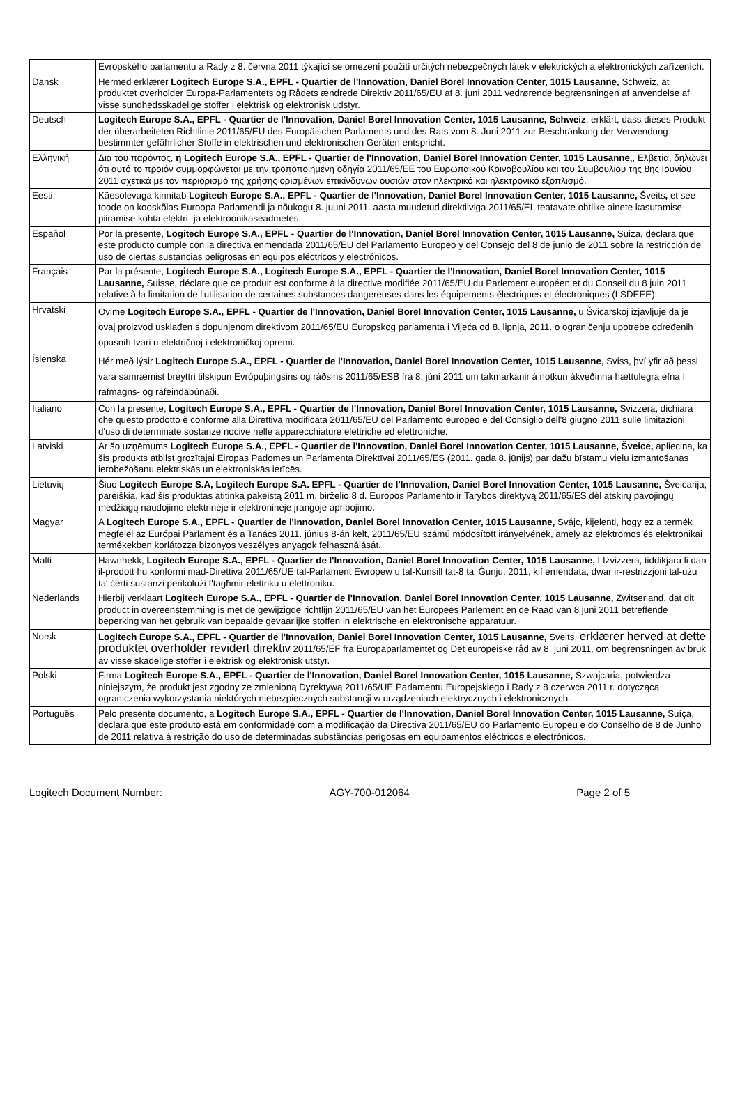| | Evropského parlamentu a Rady z 8. června 2011 týkající se omezení použití určitých nebezpečných látek v elektrických a elektronických zařízeních. |
| Dansk | Hermed erklærer Logitech Europe S.A., EPFL - Quartier de l'Innovation, Daniel Borel Innovation Center, 1015 Lausanne, Schweiz, at produktet overholder Europa-Parlamentets og Rådets ændrede Direktiv 2011/65/EU af 8. juni 2011 vedrørende begrænsningen af anvendelse af visse sundhedsskadelige stoffer i elektrisk og elektronisk udstyr. |
| Deutsch | Logitech Europe S.A., EPFL - Quartier de l'Innovation, Daniel Borel Innovation Center, 1015 Lausanne, Schweiz , erklärt, dass dieses Produkt der überarbeiteten Richtlinie 2011/65/EU des Europäischen Parlaments und des Rats vom 8. Juni 2011 zur Beschränkung der Verwendung bestimmter gefährlicher Stoffe in elektrischen und elektronischen Geräten entspricht. |
| Ελληνική | Δια του παρόντος, η Logitech Europe S.A., EPFL - Quartier de l'Innovation, Daniel Borel Innovation Center, 1015 Lausanne, , Ελβετία, δηλώνει ότι αυτό το προϊόν συμμορφώνεται με την τροποποιημένη οδηγία 2011/65/ΕΕ του Ευρωπαϊκού Κοινοβουλίου και του Συμβουλίου της 8ης Ιουνίου 2011 σχετικά με τον περιορισμό της χρήσης ορισμένων επικίνδυνων ουσιών στον ηλεκτρικό και ηλεκτρονικό εξοπλισμό. |
| Eesti | Käesolevaga kinnitab Logitech Europe S.A., EPFL - Quartier de l'Innovation, Daniel Borel Innovation Center, 1015 Lausanne, Šveits , et see toode on kooskõlas Euroopa Parlamendi ja nõukogu 8. juuni 2011. aasta muudetud direktiiviga 2011/65/EL teatavate ohtlike ainete kasutamise piiramise kohta elektri- ja elektroonikaseadmetes. |
| Español | Por la presente, Logitech Europe S.A., EPFL - Quartier de l'Innovation, Daniel Borel Innovation Center, 1015 Lausanne, Suiza, declara que este producto cumple con la directiva enmendada 2011/65/EU del Parlamento Europeo y del Consejo del 8 de junio de 2011 sobre la restricción de uso de ciertas sustancias peligrosas en equipos eléctricos y electrónicos. |
| Français | Par la présente, Logitech Europe S.A., Logitech Europe S.A., EPFL - Quartier de l'Innovation, Daniel Borel Innovation Center, 1015 Lausanne, Suisse, déclare que ce produit est conforme à la directive modifiée 2011/65/EU du Parlement européen et du Conseil du 8 juin 2011 relative à la limitation de l'utilisation de certaines substances dangereuses dans les équipements électriques et électroniques (LSDEEE). |
| Hrvatski | Ovime Logitech Europe S.A., EPFL - Quartier de l'Innovation, Daniel Borel Innovation Center, 1015 Lausanne, u Švicarskoj izjavljuje da je ovaj proizvod usklađen s dopunjenom direktivom 2011/65/EU Europskog parlamenta i Vijeća od 8. lipnja, 2011. o ograničenju upotrebe određenih opasnih tvari u električnoj i elektroničkoj opremi. |
| Íslenska | Hér með lýsir Logitech Europe S.A., EPFL - Quartier de l'Innovation, Daniel Borel Innovation Center, 1015 Lausanne , Sviss, því yfir að þessi vara samræmist breyttri tilskipun Evrópuþingsins og ráðsins 2011/65/ESB frá 8. júní 2011 um takmarkanir á notkun ákveðinna hættulegra efna í rafmagns- og rafeindabúnaði. |
| Italiano | Con la presente, Logitech Europe S.A., EPFL - Quartier de l'Innovation, Daniel Borel Innovation Center, 1015 Lausanne, Svizzera, dichiara che questo prodotto è conforme alla Direttiva modificata 2011/65/EU del Parlamento europeo e del Consiglio dell'8 giugno 2011 sulle limitazioni d'uso di determinate sostanze nocive nelle apparecchiature elettriche ed elettroniche. |
| Latviski | Ar šo uzņēmums Logitech Europe S.A., EPFL - Quartier de l'Innovation, Daniel Borel Innovation Center, 1015 Lausanne, Šveice, apliecina, ka šis produkts atbilst grozītajai Eiropas Padomes un Parlamenta Direktīvai 2011/65/ES (2011. gada 8. jūnijs) par dažu bīstamu vielu izmantošanas ierobežošanu elektriskās un elektroniskās ierīcēs. |
| Lietuvių | Šiuo Logitech Europe S.A, Logitech Europe S.A. EPFL - Quartier de l'Innovation, Daniel Borel Innovation Center, 1015 Lausanne, Šveicarija, pareiškia, kad šis produktas atitinka pakeistą 2011 m. birželio 8 d. Europos Parlamento ir Tarybos direktyvą 2011/65/ES dėl atskirų pavojingų medžiagų naudojimo elektrinėje ir elektroninėje įrangoje apribojimo. |
| Magyar | A Logitech Europe S.A., EPFL - Quartier de l'Innovation, Daniel Borel Innovation Center, 1015 Lausanne, Svájc, kijelenti, hogy ez a termék megfelel az Európai Parlament és a Tanács 2011. június 8-án kelt, 2011/65/EU számú módosított irányelvének, amely az elektromos és elektronikai termékekben korlátozza bizonyos veszélyes anyagok felhasználását. |
| Malti | Hawnhekk, Logitech Europe S.A., EPFL - Quartier de l'Innovation, Daniel Borel Innovation Center, 1015 Lausanne, l-Iżvizzera, tiddikjara li dan il-prodott hu konformi mad-Direttiva 2011/65/UE tal-Parlament Ewropew u tal-Kunsill tat-8 ta' Ġunju, 2011, kif emendata, dwar ir-restrizzjoni tal-użu ta' ċerti sustanzi perikolużi f'tagħmir elettriku u elettroniku. |
| Nederlands | Hierbij verklaart Logitech Europe S.A., EPFL - Quartier de l'Innovation, Daniel Borel Innovation Center, 1015 Lausanne, Zwitserland, dat dit product in overeenstemming is met de gewijzigde richtlijn 2011/65/EU van het Europees Parlement en de Raad van 8 juni 2011 betreffende beperking van het gebruik van bepaalde gevaarlijke stoffen in elektrische en elektronische apparatuur. |
| Norsk | Logitech Europe S.A., EPFL - Quartier de l'Innovation, Daniel Borel Innovation Center, 1015 Lausanne, Sveits, erklærer herved at dette produktet overholder revidert direktiv 2011/65/EF fra Europaparlamentet og Det europeiske råd av 8. juni 2011, om begrensningen av bruk av visse skadelige stoffer i elektrisk og elektronisk utstyr. |
| Polski | Firma Logitech Europe S.A., EPFL - Quartier de l'Innovation, Daniel Borel Innovation Center, 1015 Lausanne, Szwajcaria, potwierdza niniejszym, że produkt jest zgodny ze zmienioną Dyrektywą 2011/65/UE Parlamentu Europejskiego i Rady z 8 czerwca 2011 r. dotyczącą ograniczenia wykorzystania niektórych niebezpiecznych substancji w urządzeniach elektrycznych i elektronicznych. |
| Português | Pelo presente documento, a Logitech Europe S.A., EPFL - Quartier de l'Innovation, Daniel Borel Innovation Center, 1015 Lausanne, Suíça, declara que este produto está em conformidade com a modificação da Directiva 2011/65/EU do Parlamento Europeu e do Conselho de 8 de Junho de 2011 relativa à restrição do uso de determinadas substâncias perigosas em equipamentos eléctricos e electrónicos. |
Logitech Document Number: AGY-700-012064 Page 2 of 5